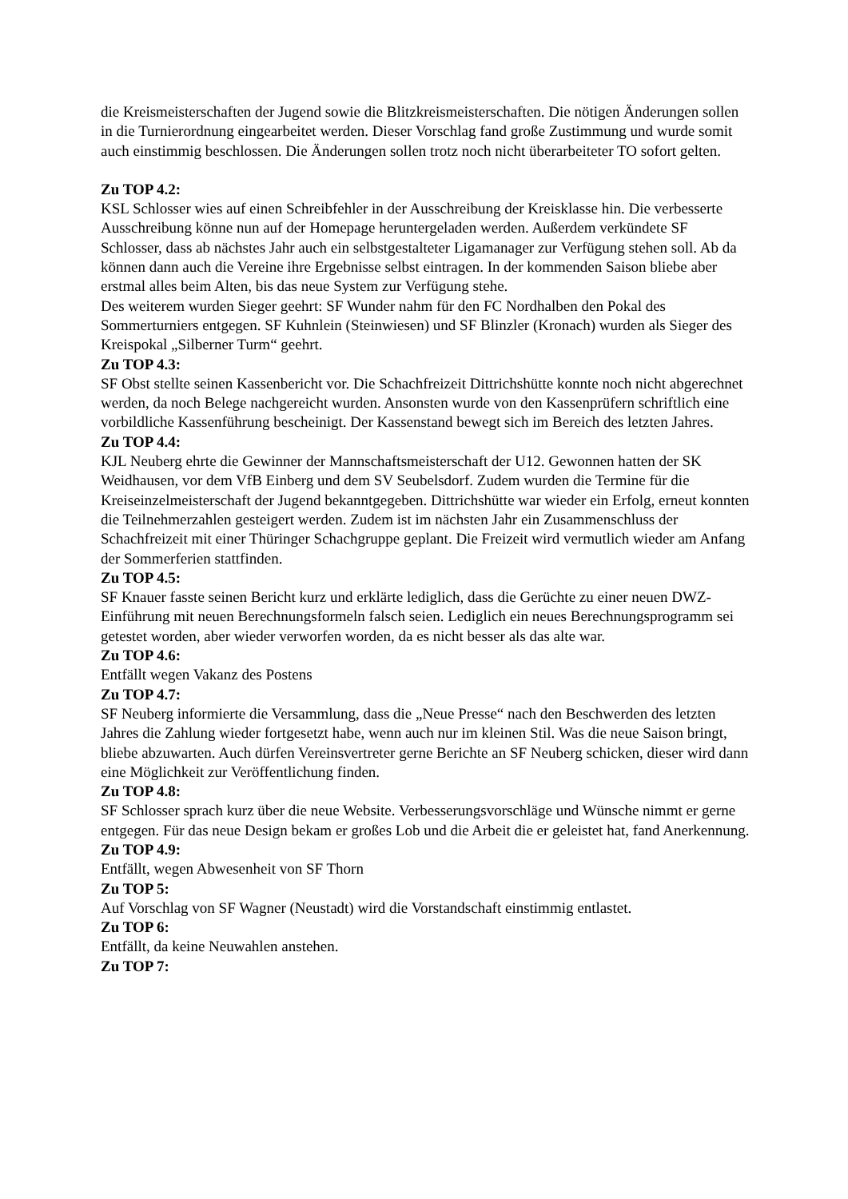die Kreismeisterschaften der Jugend sowie die Blitzkreismeisterschaften. Die nötigen Änderungen sollen in die Turnierordnung eingearbeitet werden. Dieser Vorschlag fand große Zustimmung und wurde somit auch einstimmig beschlossen. Die Änderungen sollen trotz noch nicht überarbeiteter TO sofort gelten.
Zu TOP 4.2:
KSL Schlosser wies auf einen Schreibfehler in der Ausschreibung der Kreisklasse hin. Die verbesserte Ausschreibung könne nun auf der Homepage heruntergeladen werden. Außerdem verkündete SF Schlosser, dass ab nächstes Jahr auch ein selbstgestalteter Ligamanager zur Verfügung stehen soll. Ab da können dann auch die Vereine ihre Ergebnisse selbst eintragen. In der kommenden Saison bliebe aber erstmal alles beim Alten, bis das neue System zur Verfügung stehe.
Des weiterem wurden Sieger geehrt: SF Wunder nahm für den FC Nordhalben den Pokal des Sommerturniers entgegen. SF Kuhnlein (Steinwiesen) und SF Blinzler (Kronach) wurden als Sieger des Kreispokal „Silberner Turm“ geehrt.
Zu TOP 4.3:
SF Obst stellte seinen Kassenbericht vor. Die Schachfreizeit Dittrichshütte konnte noch nicht abgerechnet werden, da noch Belege nachgereicht wurden. Ansonsten wurde von den Kassenprüfern schriftlich eine vorbildliche Kassenführung bescheinigt. Der Kassenstand bewegt sich im Bereich des letzten Jahres.
Zu TOP 4.4:
KJL Neuberg ehrte die Gewinner der Mannschaftsmeisterschaft der U12. Gewonnen hatten der SK Weidhausen, vor dem VfB Einberg und dem SV Seubelsdorf. Zudem wurden die Termine für die Kreiseinzelmeisterschaft der Jugend bekanntgegeben. Dittrichshütte war wieder ein Erfolg, erneut konnten die Teilnehmerzahlen gesteigert werden. Zudem ist im nächsten Jahr ein Zusammenschluss der Schachfreizeit mit einer Thüringer Schachgruppe geplant. Die Freizeit wird vermutlich wieder am Anfang der Sommerferien stattfinden.
Zu TOP 4.5:
SF Knauer fasste seinen Bericht kurz und erklärte lediglich, dass die Gerüchte zu einer neuen DWZ-Einführung mit neuen Berechnungsformeln falsch seien. Lediglich ein neues Berechnungsprogramm sei getestet worden, aber wieder verworfen worden, da es nicht besser als das alte war.
Zu TOP 4.6:
Entfällt wegen Vakanz des Postens
Zu TOP 4.7:
SF Neuberg informierte die Versammlung, dass die „Neue Presse“ nach den Beschwerden des letzten Jahres die Zahlung wieder fortgesetzt habe, wenn auch nur im kleinen Stil. Was die neue Saison bringt, bliebe abzuwarten. Auch dürfen Vereinsvertreter gerne Berichte an SF Neuberg schicken, dieser wird dann eine Möglichkeit zur Veröffentlichung finden.
Zu TOP 4.8:
SF Schlosser sprach kurz über die neue Website. Verbesserungsvorschläge und Wünsche nimmt er gerne entgegen. Für das neue Design bekam er großes Lob und die Arbeit die er geleistet hat, fand Anerkennung.
Zu TOP 4.9:
Entfällt, wegen Abwesenheit von SF Thorn
Zu TOP 5:
Auf Vorschlag von SF Wagner (Neustadt) wird die Vorstandschaft einstimmig entlastet.
Zu TOP 6:
Entfällt, da keine Neuwahlen anstehen.
Zu TOP 7: